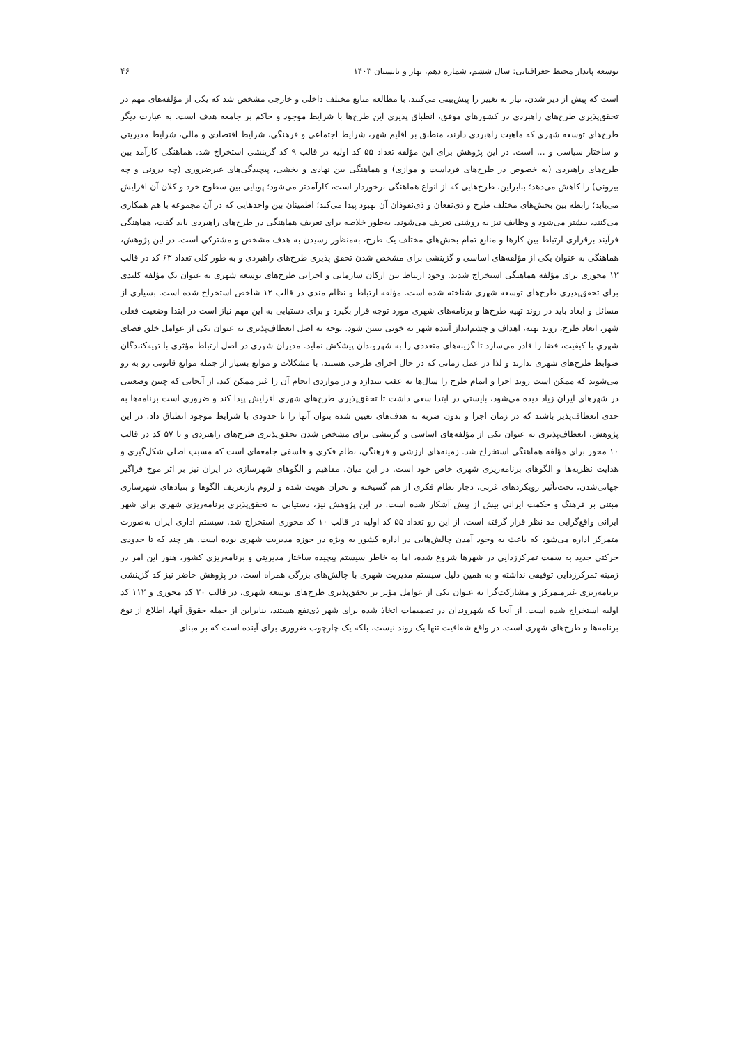توسعه پایدار محیط جغرافیایی: سال ششم، شماره دهم، بهار و تابستان ۱۴۰۳ ۴۶
است که پیش از دیر شدن، نیاز به تغییر را پیش‌بینی می‌کنند. با مطالعه منابع مختلف داخلی و خارجی مشخص شد که یکی از مؤلفه‌های مهم در تحقق‌پذیری طرح‌های راهبردی در کشورهای موفق، انطباق پذیری این طرح‌ها با شرایط موجود و حاکم بر جامعه هدف است. به عبارت دیگر طرح‌های توسعه شهری که ماهیت راهبردی دارند، منطبق بر اقلیم شهر، شرایط اجتماعی و فرهنگی، شرایط اقتصادی و مالی، شرایط مدیریتی و ساختار سیاسی و ... است. در این پژوهش برای این مؤلفه تعداد ۵۵ کد اولیه در قالب ۹ کد گزینشی استخراج شد. هماهنگی کارآمد بین طرح‌های راهبردی (به خصوص در طرح‌های فرداست و موازی) و هماهنگی بین نهادی و بخشی، پیچیدگی‌های غیرضروری (چه درونی و چه بیرونی) را کاهش می‌دهد؛ بنابراین، طرح‌هایی که از انواع هماهنگی برخوردار است، کارآمدتر می‌شود؛ پویایی بین سطوح خرد و کلان آن افزایش می‌یابد؛ رابطه بین بخش‌های مختلف طرح و ذی‌نفعان و ذی‌نفوذان آن بهبود پیدا می‌کند؛ اطمینان بین واحدهایی که در آن مجموعه با هم همکاری می‌کنند، بیشتر می‌شود و وظایف نیز به روشنی تعریف می‌شوند. به‌طور خلاصه برای تعریف هماهنگی در طرح‌های راهبردی باید گفت، هماهنگی فرآیند برقراری ارتباط بین کارها و منابع تمام بخش‌های مختلف یک طرح، به‌منظور رسیدن به هدف مشخص و مشترکی است. در این پژوهش، هماهنگی به عنوان یکی از مؤلفه‌های اساسی و گزینشی برای مشخص شدن تحقق پذیری طرح‌های راهبردی و به طور کلی تعداد ۶۳ کد در قالب ۱۲ محوری برای مؤلفه هماهنگی استخراج شدند. وجود ارتباط بین ارکان سازمانی و اجرایی طرح‌های توسعه شهری به عنوان یک مؤلفه کلیدی برای تحقق‌پذیری طرح‌های توسعه شهری شناخته شده است. مؤلفه ارتباط و نظام مندی در قالب ۱۲ شاخص استخراج شده است. بسیاری از مسائل و ابعاد باید در روند تهیه طرح‌ها و برنامه‌های شهری مورد توجه قرار بگیرد و برای دستیابی به این مهم نیاز است در ابتدا وضعیت فعلی شهر، ابعاد طرح، روند تهیه، اهداف و چشم‌انداز آینده شهر به خوبی تبیین شود. توجه به اصل انعطاف‌پذیری به عنوان یکی از عوامل خلق فضای شهریِ با کیفیت، فضا را قادر می‌سازد تا گزینه‌های متعددی را به شهروندان پیشکش نماید. مدیران شهری در اصل ارتباط مؤثری با تهیه‌کنندگان ضوابط طرح‌های شهری ندارند و لذا در عمل زمانی که در حال اجرای طرحی هستند، با مشکلات و موانع بسیار از جمله موانع قانونی رو به رو می‌شوند که ممکن است روند اجرا و اتمام طرح را سال‌ها به عقب بیندازد و در مواردی انجام آن را غیر ممکن کند. از آنجایی که چنین وضعیتی در شهرهای ایران زیاد دیده می‌شود، بایستی در ابتدا سعی داشت تا تحقق‌پذیری طرح‌های شهری افزایش پیدا کند و ضروری است برنامه‌ها به حدی انعطاف‌پذیر باشند که در زمان اجرا و بدون ضربه به هدف‌های تعیین شده بتوان آنها را تا حدودی با شرایط موجود انطباق داد. در این پژوهش، انعطاف‌پذیری به عنوان یکی از مؤلفه‌های اساسی و گزینشی برای مشخص شدن تحقق‌پذیری طرح‌های راهبردی و با ۵۷ کد در قالب ۱۰ محور برای مؤلفه هماهنگی استخراج شد. زمینه‌های ارزشی و فرهنگی، نظام فکری و فلسفی جامعه‌ای است که مسبب اصلی شکل‌گیری و هدایت نظریه‌ها و الگوهای برنامه‌ریزی شهری خاص خود است. در این میان، مفاهیم و الگوهای شهرسازی در ایران نیز بر اثر موج فراگیر جهانی‌شدن، تحت‌تأثیر رویکردهای غربی، دچار نظام فکری از هم گسیخته و بحران هویت شده و لزوم بازتعریف الگوها و بنیادهای شهرسازی مبتنی بر فرهنگ و حکمت ایرانی بیش از پیش آشکار شده است. در این پژوهش نیز، دستیابی به تحقق‌پذیری برنامه‌ریزی شهری برای شهر ایرانی واقع‌گرایی مد نظر قرار گرفته است. از این رو تعداد ۵۵ کد اولیه در قالب ۱۰ کد محوری استخراج شد. سیستم اداری ایران به‌صورت متمرکز اداره می‌شود که باعث به وجود آمدن چالش‌هایی در اداره کشور به ویژه در حوزه مدیریت شهری بوده است. هر چند که تا حدودی حرکتی جدید به سمت تمرکززدایی در شهرها شروع شده، اما به خاطر سیستم پیچیده ساختار مدیریتی و برنامه‌ریزی کشور، هنوز این امر در زمینه تمرکززدایی توفیقی نداشته و به همین دلیل سیستم مدیریت شهری با چالش‌های بزرگی همراه است. در پژوهش حاضر نیز کد گزینشی برنامه‌ریزی غیرمتمرکز و مشارکت‌گرا به عنوان یکی از عوامل مؤثر بر تحقق‌پذیری طرح‌های توسعه شهری، در قالب ۲۰ کد محوری و ۱۱۲ کد اولیه استخراج شده است. از آنجا که شهروندان در تصمیمات اتخاذ شده برای شهر ذی‌نفع هستند، بنابراین از جمله حقوق آنها، اطلاع از نوع برنامه‌ها و طرح‌های شهری است. در واقع شفافیت تنها یک روند نیست، بلکه یک چارچوب ضروری برای آینده است که بر مبنای